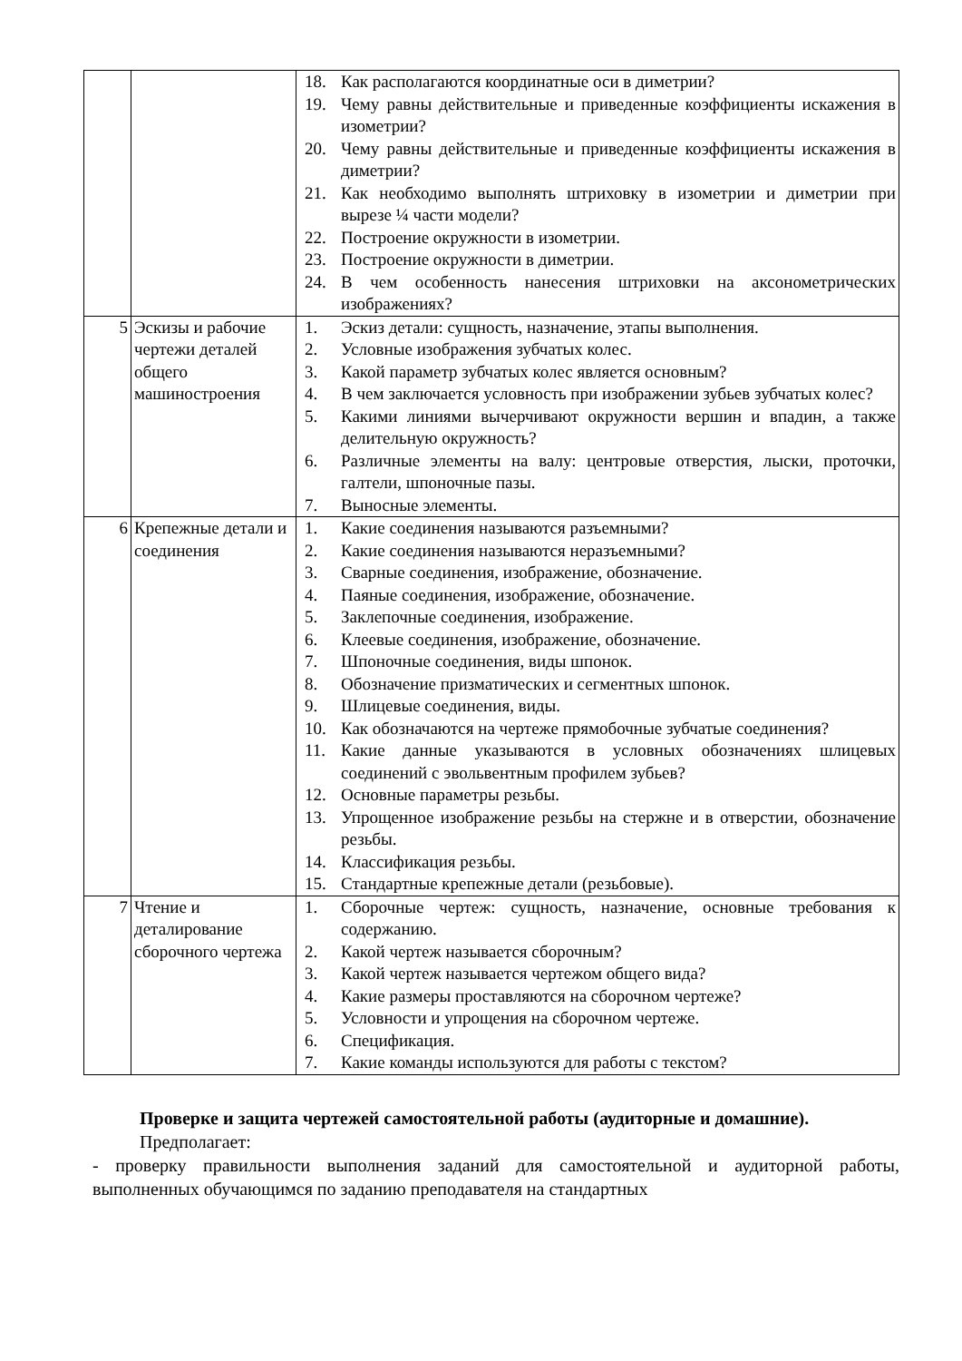| | | 18. Как располагаются координатные оси в диметрии? 19. Чему равны действительные и приведенные коэффициенты искажения в изометрии? 20. Чему равны действительные и приведенные коэффициенты искажения в диметрии? 21. Как необходимо выполнять штриховку в изометрии и диметрии при вырезе ¼ части модели? 22. Построение окружности в изометрии. 23. Построение окружности в диметрии. 24. В чем особенность нанесения штриховки на аксонометрических изображениях? |
| 5 | Эскизы и рабочие чертежи деталей общего машиностроения | 1. Эскиз детали: сущность, назначение, этапы выполнения. 2. Условные изображения зубчатых колес. 3. Какой параметр зубчатых колес является основным? 4. В чем заключается условность при изображении зубьев зубчатых колес? 5. Какими линиями вычерчивают окружности вершин и впадин, а также делительную окружность? 6. Различные элементы на валу: центровые отверстия, лыски, проточки, галтели, шпоночные пазы. 7. Выносные элементы. |
| 6 | Крепежные детали и соединения | 1. Какие соединения называются разъемными? 2. Какие соединения называются неразъемными? 3. Сварные соединения, изображение, обозначение. 4. Паяные соединения, изображение, обозначение. 5. Заклепочные соединения, изображение. 6. Клеевые соединения, изображение, обозначение. 7. Шпоночные соединения, виды шпонок. 8. Обозначение призматических и сегментных шпонок. 9. Шлицевые соединения, виды. 10. Как обозначаются на чертеже прямобочные зубчатые соединения? 11. Какие данные указываются в условных обозначениях шлицевых соединений с эвольвентным профилем зубьев? 12. Основные параметры резьбы. 13. Упрощенное изображение резьбы на стержне и в отверстии, обозначение резьбы. 14. Классификация резьбы. 15. Стандартные крепежные детали (резьбовые). |
| 7 | Чтение и деталирование сборочного чертежа | 1. Сборочные чертеж: сущность, назначение, основные требования к содержанию. 2. Какой чертеж называется сборочным? 3. Какой чертеж называется чертежом общего вида? 4. Какие размеры проставляются на сборочном чертеже? 5. Условности и упрощения на сборочном чертеже. 6. Спецификация. 7. Какие команды используются для работы с текстом? |
Проверке и защита чертежей самостоятельной работы (аудиторные и домашние).
Предполагает:
- проверку правильности выполнения заданий для самостоятельной и аудиторной работы, выполненных обучающимся по заданию преподавателя на стандартных